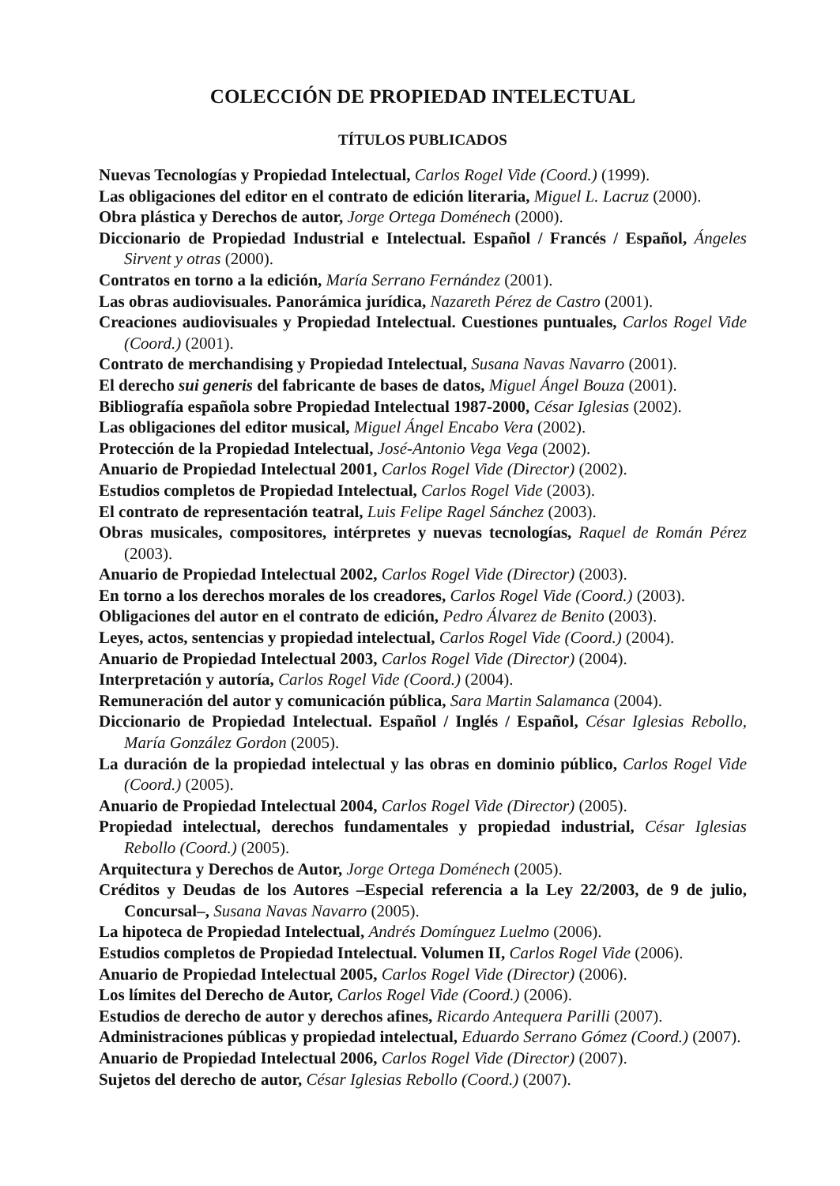COLECCIÓN DE PROPIEDAD INTELECTUAL
TÍTULOS PUBLICADOS
Nuevas Tecnologías y Propiedad Intelectual, Carlos Rogel Vide (Coord.) (1999).
Las obligaciones del editor en el contrato de edición literaria, Miguel L. Lacruz (2000).
Obra plástica y Derechos de autor, Jorge Ortega Doménech (2000).
Diccionario de Propiedad Industrial e Intelectual. Español / Francés / Español, Ángeles Sirvent y otras (2000).
Contratos en torno a la edición, María Serrano Fernández (2001).
Las obras audiovisuales. Panorámica jurídica, Nazareth Pérez de Castro (2001).
Creaciones audiovisuales y Propiedad Intelectual. Cuestiones puntuales, Carlos Rogel Vide (Coord.) (2001).
Contrato de merchandising y Propiedad Intelectual, Susana Navas Navarro (2001).
El derecho sui generis del fabricante de bases de datos, Miguel Ángel Bouza (2001).
Bibliografía española sobre Propiedad Intelectual 1987-2000, César Iglesias (2002).
Las obligaciones del editor musical, Miguel Ángel Encabo Vera (2002).
Protección de la Propiedad Intelectual, José-Antonio Vega Vega (2002).
Anuario de Propiedad Intelectual 2001, Carlos Rogel Vide (Director) (2002).
Estudios completos de Propiedad Intelectual, Carlos Rogel Vide (2003).
El contrato de representación teatral, Luis Felipe Ragel Sánchez (2003).
Obras musicales, compositores, intérpretes y nuevas tecnologías, Raquel de Román Pérez (2003).
Anuario de Propiedad Intelectual 2002, Carlos Rogel Vide (Director) (2003).
En torno a los derechos morales de los creadores, Carlos Rogel Vide (Coord.) (2003).
Obligaciones del autor en el contrato de edición, Pedro Álvarez de Benito (2003).
Leyes, actos, sentencias y propiedad intelectual, Carlos Rogel Vide (Coord.) (2004).
Anuario de Propiedad Intelectual 2003, Carlos Rogel Vide (Director) (2004).
Interpretación y autoría, Carlos Rogel Vide (Coord.) (2004).
Remuneración del autor y comunicación pública, Sara Martin Salamanca (2004).
Diccionario de Propiedad Intelectual. Español / Inglés / Español, César Iglesias Rebollo, María González Gordon (2005).
La duración de la propiedad intelectual y las obras en dominio público, Carlos Rogel Vide (Coord.) (2005).
Anuario de Propiedad Intelectual 2004, Carlos Rogel Vide (Director) (2005).
Propiedad intelectual, derechos fundamentales y propiedad industrial, César Iglesias Rebollo (Coord.) (2005).
Arquitectura y Derechos de Autor, Jorge Ortega Doménech (2005).
Créditos y Deudas de los Autores –Especial referencia a la Ley 22/2003, de 9 de julio, Concursal–, Susana Navas Navarro (2005).
La hipoteca de Propiedad Intelectual, Andrés Domínguez Luelmo (2006).
Estudios completos de Propiedad Intelectual. Volumen II, Carlos Rogel Vide (2006).
Anuario de Propiedad Intelectual 2005, Carlos Rogel Vide (Director) (2006).
Los límites del Derecho de Autor, Carlos Rogel Vide (Coord.) (2006).
Estudios de derecho de autor y derechos afines, Ricardo Antequera Parilli (2007).
Administraciones públicas y propiedad intelectual, Eduardo Serrano Gómez (Coord.) (2007).
Anuario de Propiedad Intelectual 2006, Carlos Rogel Vide (Director) (2007).
Sujetos del derecho de autor, César Iglesias Rebollo (Coord.) (2007).